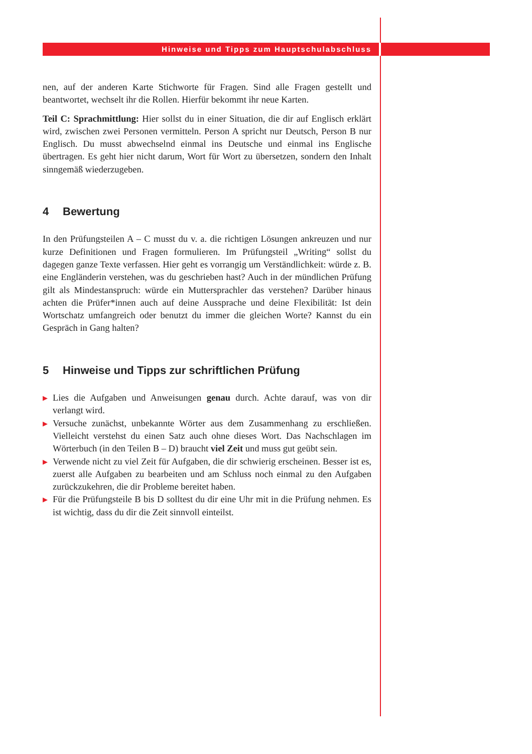Hinweise und Tipps zum Hauptschulabschluss
nen, auf der anderen Karte Stichworte für Fragen. Sind alle Fragen gestellt und beantwortet, wechselt ihr die Rollen. Hierfür bekommt ihr neue Karten.
Teil C: Sprachmittlung: Hier sollst du in einer Situation, die dir auf Englisch erklärt wird, zwischen zwei Personen vermitteln. Person A spricht nur Deutsch, Person B nur Englisch. Du musst abwechselnd einmal ins Deutsche und einmal ins Englische übertragen. Es geht hier nicht darum, Wort für Wort zu übersetzen, sondern den Inhalt sinngemäß wiederzugeben.
4 Bewertung
In den Prüfungsteilen A – C musst du v. a. die richtigen Lösungen ankreuzen und nur kurze Definitionen und Fragen formulieren. Im Prüfungsteil „Writing“ sollst du dagegen ganze Texte verfassen. Hier geht es vorrangig um Verständlichkeit: würde z. B. eine Engländerin verstehen, was du geschrieben hast? Auch in der mündlichen Prüfung gilt als Mindestanspruch: würde ein Muttersprachler das verstehen? Darüber hinaus achten die Prüfer*innen auch auf deine Aussprache und deine Flexibilität: Ist dein Wortschatz umfangreich oder benutzt du immer die gleichen Worte? Kannst du ein Gespräch in Gang halten?
5 Hinweise und Tipps zur schriftlichen Prüfung
▶ Lies die Aufgaben und Anweisungen genau durch. Achte darauf, was von dir verlangt wird.
▶ Versuche zunächst, unbekannte Wörter aus dem Zusammenhang zu erschließen. Vielleicht verstehst du einen Satz auch ohne dieses Wort. Das Nachschlagen im Wörterbuch (in den Teilen B – D) braucht viel Zeit und muss gut geübt sein.
▶ Verwende nicht zu viel Zeit für Aufgaben, die dir schwierig erscheinen. Besser ist es, zuerst alle Aufgaben zu bearbeiten und am Schluss noch einmal zu den Aufgaben zurückzukehren, die dir Probleme bereitet haben.
▶ Für die Prüfungsteile B bis D solltest du dir eine Uhr mit in die Prüfung nehmen. Es ist wichtig, dass du dir die Zeit sinnvoll einteilst.